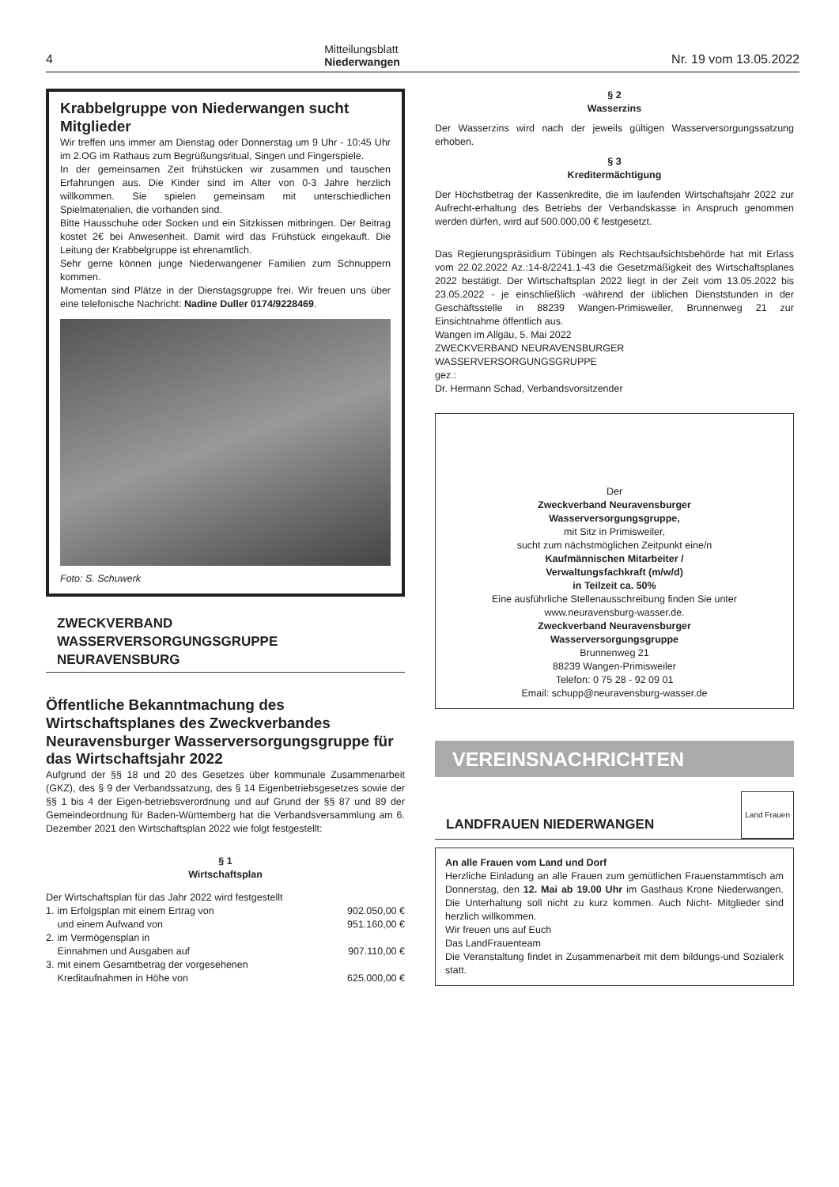4
Mitteilungsblatt
Niederwangen
Nr. 19 vom 13.05.2022
Krabbelgruppe von Niederwangen sucht Mitglieder
Wir treffen uns immer am Dienstag oder Donnerstag um 9 Uhr - 10:45 Uhr im 2.OG im Rathaus zum Begrüßungsritual, Singen und Fingerspiele.
In der gemeinsamen Zeit frühstücken wir zusammen und tauschen Erfahrungen aus. Die Kinder sind im Alter von 0-3 Jahre herzlich willkommen. Sie spielen gemeinsam mit unterschiedlichen Spielmaterialien, die vorhanden sind.
Bitte Hausschuhe oder Socken und ein Sitzkissen mitbringen. Der Beitrag kostet 2€ bei Anwesenheit. Damit wird das Frühstück eingekauft. Die Leitung der Krabbelgruppe ist ehrenamtlich.
Sehr gerne können junge Niederwangener Familien zum Schnuppern kommen.
Momentan sind Plätze in der Dienstagsgruppe frei. Wir freuen uns über eine telefonische Nachricht: Nadine Duller 0174/9228469.
Foto: S. Schuwerk
ZWECKVERBAND
WASSERVERSORGUNGSGRUPPE
NEURAVENSBURG
Öffentliche Bekanntmachung des Wirtschaftsplanes des Zweckverbandes Neuravensburger Wasserversorgungsgruppe für das Wirtschaftsjahr 2022
Aufgrund der §§ 18 und 20 des Gesetzes über kommunale Zusammenarbeit (GKZ), des § 9 der Verbandssatzung, des § 14 Eigenbetriebsgesetzes sowie der §§ 1 bis 4 der Eigen-betriebsverordnung und auf Grund der §§ 87 und 89 der Gemeindeordnung für Baden-Württemberg hat die Verbandsversammlung am 6. Dezember 2021 den Wirtschaftsplan 2022 wie folgt festgestellt:
§ 1
Wirtschaftsplan
Der Wirtschaftsplan für das Jahr 2022 wird festgestellt
| 1. | im Erfolgsplan mit einem Ertrag von | 902.050,00 € |
| | und einem Aufwand von | 951.160,00 € |
| 2. | im Vermögensplan in | |
| | Einnahmen und Ausgaben auf | 907.110,00 € |
| 3. | mit einem Gesamtbetrag der vorgesehenen | |
| | Kreditaufnahmen in Höhe von | 625.000,00 € |
§ 2
Wasserzins
Der Wasserzins wird nach der jeweils gültigen Wasserversorgungssatzung erhoben.
§ 3
Kreditermächtigung
Der Höchstbetrag der Kassenkredite, die im laufenden Wirtschaftsjahr 2022 zur Aufrecht-erhaltung des Betriebs der Verbandskasse in Anspruch genommen werden dürfen, wird auf 500.000,00 € festgesetzt.
Das Regierungspräsidium Tübingen als Rechtsaufsichtsbehörde hat mit Erlass vom 22.02.2022 Az.:14-8/2241.1-43 die Gesetzmäßigkeit des Wirtschaftsplanes 2022 bestätigt. Der Wirtschaftsplan 2022 liegt in der Zeit vom 13.05.2022 bis 23.05.2022 - je einschließlich -während der üblichen Dienststunden in der Geschäftsstelle in 88239 Wangen-Primisweiler, Brunnenweg 21 zur Einsichtnahme öffentlich aus.
Wangen im Allgäu, 5. Mai 2022
ZWECKVERBAND NEURAVENSBURGER
WASSERVERSORGUNGSGRUPPE
gez.:
Dr. Hermann Schad, Verbandsvorsitzender
Der
Zweckverband Neuravensburger
Wasserversorgungsgruppe,
mit Sitz in Primisweiler,
sucht zum nächstmöglichen Zeitpunkt eine/n
Kaufmännischen Mitarbeiter /
Verwaltungsfachkraft (m/w/d)
in Teilzeit ca. 50%
Eine ausführliche Stellenausschreibung finden Sie unter www.neuravensburg-wasser.de.
Zweckverband Neuravensburger
Wasserversorgungsgruppe
Brunnenweg 21
88239 Wangen-Primisweiler
Telefon: 0 75 28 - 92 09 01
Email: schupp@neuravensburg-wasser.de
VEREINSNACHRICHTEN
LANDFRAUEN NIEDERWANGEN Land Frauen
An alle Frauen vom Land und Dorf
Herzliche Einladung an alle Frauen zum gemütlichen Frauenstammtisch am Donnerstag, den 12. Mai ab 19.00 Uhr im Gasthaus Krone Niederwangen. Die Unterhaltung soll nicht zu kurz kommen. Auch Nicht- Mitglieder sind herzlich willkommen.
Wir freuen uns auf Euch
Das LandFrauenteam
Die Veranstaltung findet in Zusammenarbeit mit dem bildungs-und Sozialerk statt.